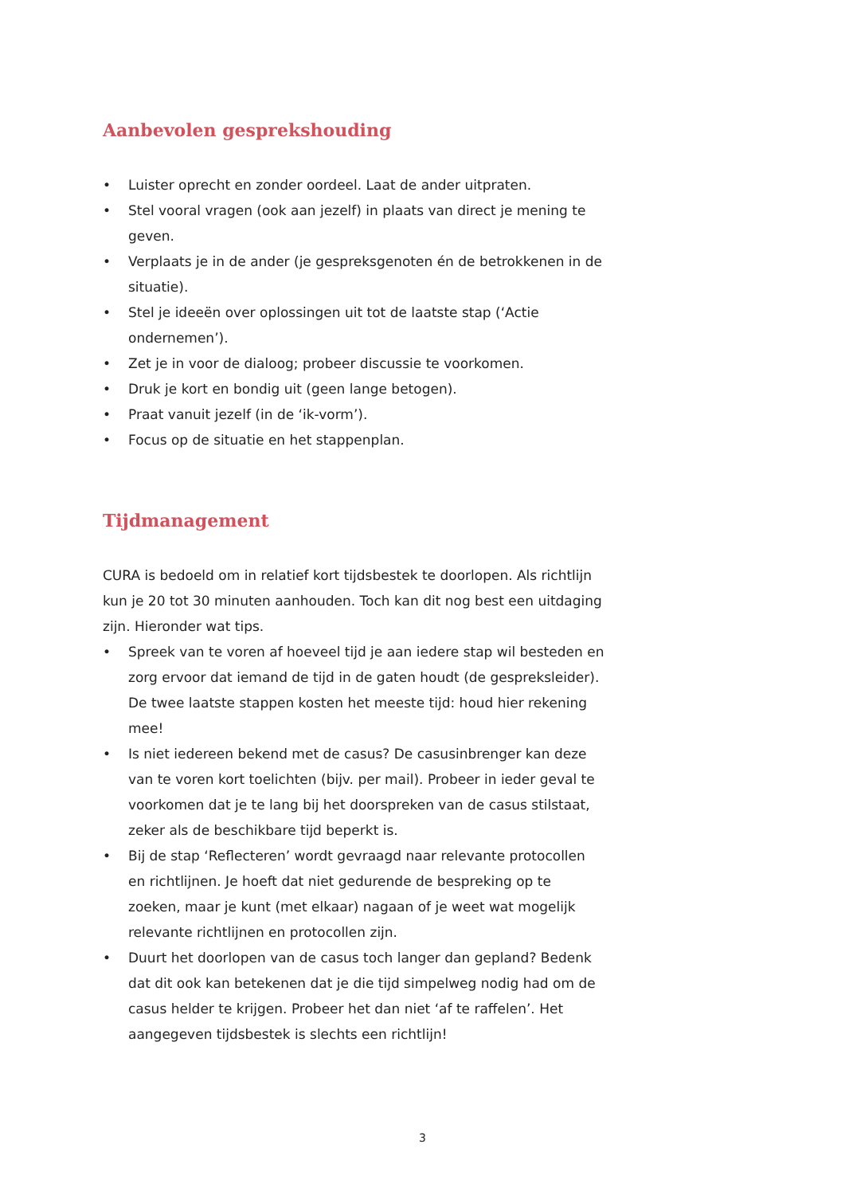Aanbevolen gesprekshouding
• Luister oprecht en zonder oordeel. Laat de ander uitpraten.
• Stel vooral vragen (ook aan jezelf) in plaats van direct je mening te geven.
• Verplaats je in de ander (je gespreksgenoten én de betrokkenen in de situatie).
• Stel je ideeën over oplossingen uit tot de laatste stap (‘Actie ondernemen’).
• Zet je in voor de dialoog; probeer discussie te voorkomen.
• Druk je kort en bondig uit (geen lange betogen).
• Praat vanuit jezelf (in de ‘ik-vorm’).
• Focus op de situatie en het stappenplan.
Tijdmanagement
CURA is bedoeld om in relatief kort tijdsbestek te doorlopen. Als richtlijn kun je 20 tot 30 minuten aanhouden. Toch kan dit nog best een uitdaging zijn. Hieronder wat tips.
• Spreek van te voren af hoeveel tijd je aan iedere stap wil besteden en zorg ervoor dat iemand de tijd in de gaten houdt (de gespreksleider). De twee laatste stappen kosten het meeste tijd: houd hier rekening mee!
• Is niet iedereen bekend met de casus? De casusinbrenger kan deze van te voren kort toelichten (bijv. per mail). Probeer in ieder geval te voorkomen dat je te lang bij het doorspreken van de casus stilstaat, zeker als de beschikbare tijd beperkt is.
• Bij de stap ‘Reflecteren’ wordt gevraagd naar relevante protocollen en richtlijnen. Je hoeft dat niet gedurende de bespreking op te zoeken, maar je kunt (met elkaar) nagaan of je weet wat mogelijk relevante richtlijnen en protocollen zijn.
• Duurt het doorlopen van de casus toch langer dan gepland? Bedenk dat dit ook kan betekenen dat je die tijd simpelweg nodig had om de casus helder te krijgen. Probeer het dan niet ‘af te raffelen’. Het aangegeven tijdsbestek is slechts een richtlijn!
3